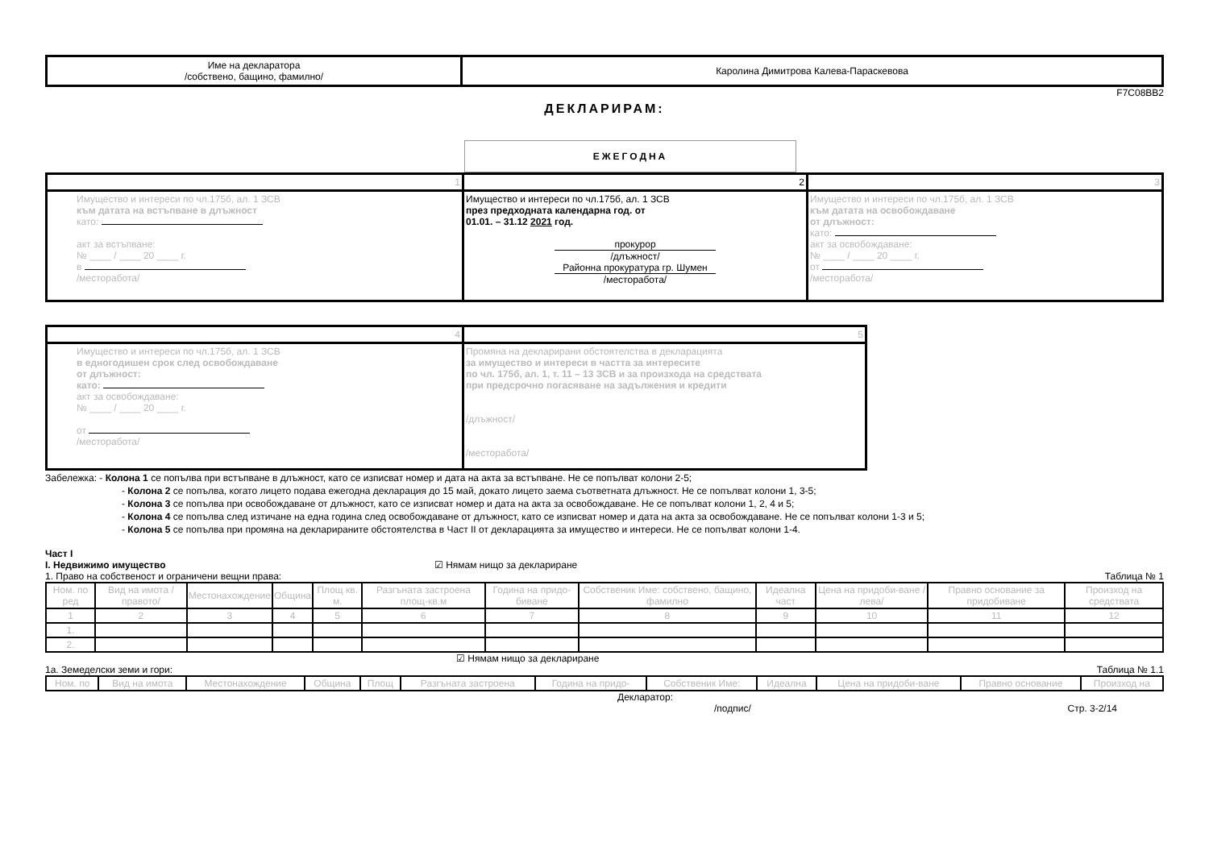| Име на декларатора /собствено, бащино, фамилно/ | Каролина Димитрова Калева-Параскевова |
F7C08BB2
ДЕКЛАРИРАМ:
ЕЖЕГОДНА
| 1 | 2 | 3 |
| Имущество и интереси по чл.175б, ал. 1 ЗСВ към датата на встъпване в длъжност като: акт за встъпване: № ____ / ____ 20 ____ г. в /месторабота/ | Имущество и интереси по чл.175б, ал. 1 ЗСВ през предходната календарна год. от 01.01. – 31.12 2021 год. прокурор /длъжност/ Районна прокуратура гр. Шумен /месторабота/ | Имущество и интереси по чл.175б, ал. 1 ЗСВ към датата на освобождаване от длъжност: като: акт за освобождаване: № ____ / ____ 20 ____ г. от /месторабота/ |
| 4 | 5 |
| Имущество и интереси по чл.175б, ал. 1 ЗСВ в едногодишен срок след освобождаване от длъжност: като: акт за освобождаване: № ____ / ____ 20 ____ г. от /месторабота/ | Промяна на декларирани обстоятелства в декларацията за имущество и интереси в частта за интересите по чл. 175б, ал. 1, т. 11 – 13 ЗСВ и за произхода на средствата при предсрочно погасяване на задължения и кредити /длъжност/ /месторабота/ |
Забележка: - Колона 1 се попълва при встъпване в длъжност, като се изписват номер и дата на акта за встъпване. Не се попълват колони 2-5;
- Колона 2 се попълва, когато лицето подава ежегодна декларация до 15 май, докато лицето заема съответната длъжност. Не се попълват колони 1, 3-5;
- Колона 3 се попълва при освобождаване от длъжност, като се изписват номер и дата на акта за освобождаване. Не се попълват колони 1, 2, 4 и 5;
- Колона 4 се попълва след изтичане на една година след освобождаване от длъжност, като се изписват номер и дата на акта за освобождаване. Не се попълват колони 1-3 и 5;
- Колона 5 се попълва при промяна на декларираните обстоятелства в Част II от декларацията за имущество и интереси. Не се попълват колони 1-4.
Част I
I. Недвижимо имущество ☑ Нямам нищо за деклариране
1. Право на собственост и ограничени вещни права: Таблица № 1
| Ном. по ред | Вид на имота /правото/ | Местонахождение | Община | Площ кв. м. | Разгъната застроена площ-кв.м | Година на придо-биване | Собственик Име: собствено, бащино, фамилно | Идеална част | Цена на придоби-ване /лева/ | Правно основание за придобиване | Произход на средствата |
| --- | --- | --- | --- | --- | --- | --- | --- | --- | --- | --- | --- |
| 1 | 2 | 3 | 4 | 5 | 6 | 7 | 8 | 9 | 10 | 11 | 12 |
| 1. | | | | | | | | | | | |
| 2. | | | | | | | | | | | |
☑ Нямам нищо за деклариране
1а. Земеделски земи и гори: Таблица № 1.1
| Ном. по | Вид на имота | Местонахождение | Община | Площ | Разгъната застроена | Година на придо- | Собственик Име: | Идеална | Цена на придоби-ване | Правно основание | Произход на |
| --- | --- | --- | --- | --- | --- | --- | --- | --- | --- | --- | --- |
Декларатор:
/подпис/ Стр. 3-2/14